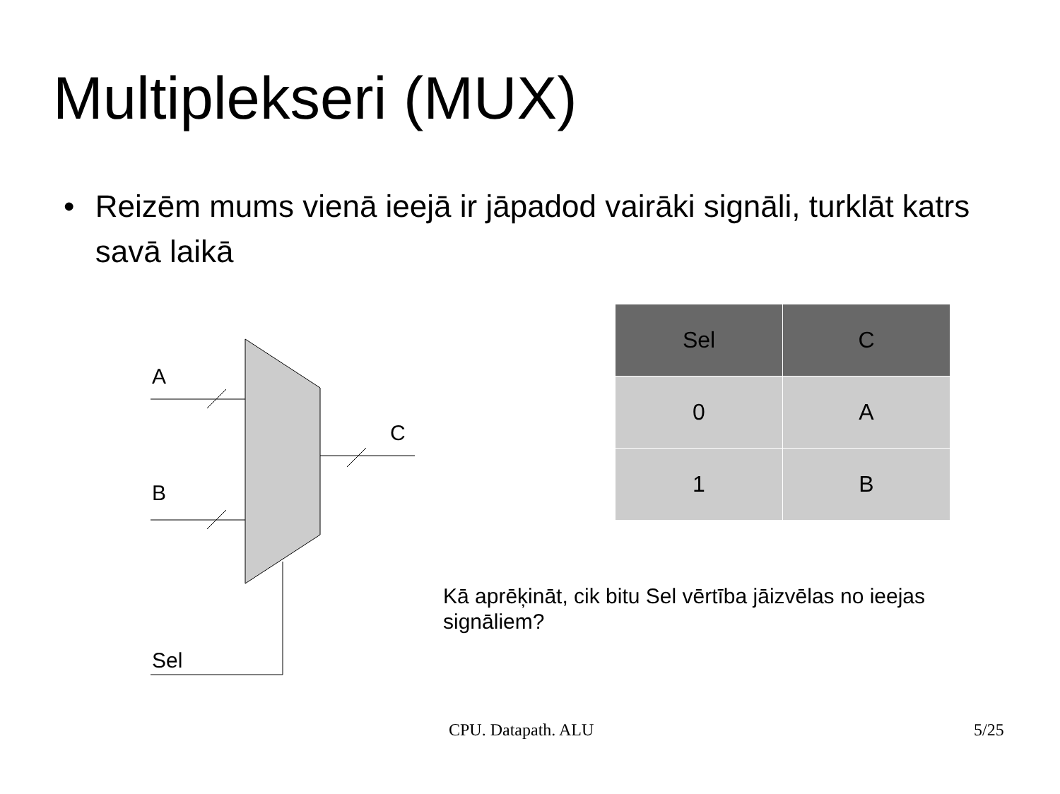Multiplekseri (MUX)
• Reizēm mums vienā ieejā ir jāpadod vairāki signāli, turklāt katrs savā laikā
A
B
C
Sel
| Sel | C |
| --- | --- |
| 0 | A |
| 1 | B |
Kā aprēķināt, cik bitu Sel vērtība jāizvēlas no ieejas signāliem?
CPU. Datapath. ALU 5/25